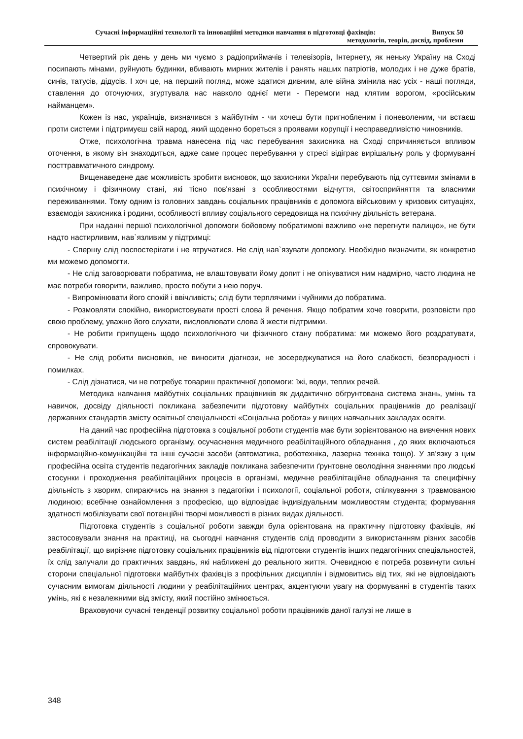Сучасні інформаційні технології та інноваційні методики навчання в підготовці фахівців: Випуск 50
методологія, теорія, досвід, проблеми
Четвертий рік день у день ми чуємо з радіоприймачів і телевізорів, Інтернету, як неньку Україну на Сході посипають мінами, руйнують будинки, вбивають мирних жителів і ранять наших патріотів, молодих і не дуже братів, синів, татусів, дідусів. І хоч це, на перший погляд, може здатися дивним, але війна змінила нас усіх - наші погляди, ставлення до оточуючих, згуртувала нас навколо однієї мети - Перемоги над клятим ворогом, «російським найманцем».
Кожен із нас, українців, визначився з майбутнім - чи хочеш бути пригнобленим і поневоленим, чи встаєш проти системи і підтримуєш свій народ, який щоденно бореться з проявами корупції і несправедливістю чиновників.
Отже, психологічна травма нанесена під час перебування захисника на Сході спричиняється впливом оточення, в якому він знаходиться, адже саме процес перебування у стресі відіграє вирішальну роль у формуванні посттравматичного синдрому.
Вищенаведене дає можливість зробити висновок, що захисники України перебувають під суттєвими змінами в психічному і фізичному стані, які тісно пов'язані з особливостями відчуття, світосприйняття та власними переживаннями. Тому одним із головних завдань соціальних працівників є допомога військовим у кризових ситуаціях, взаємодія захисника і родини, особливості впливу соціального середовища на психічну діяльність ветерана.
При наданні першої психологічної допомоги бойовому побратимові важливо «не перегнути палицю», не бути надто настирливим, нав`язливим у підтримці:
- Спершу слід поспостерігати і не втручатися. Не слід нав`язувати допомогу. Необхідно визначити, як конкретно ми можемо допомогти.
- Не слід заговорювати побратима, не влаштовувати йому допит і не опікуватися ним надмірно, часто людина не має потреби говорити, важливо, просто побути з нею поруч.
- Випромінювати його спокій і ввічливість; слід бути терплячими і чуйними до побратима.
- Розмовляти спокійно, використовувати прості слова й речення. Якщо побратим хоче говорити, розповісти про свою проблему, уважно його слухати, висловлювати слова й жести підтримки.
- Не робити припущень щодо психологічного чи фізичного стану побратима: ми можемо його роздратувати, спровокувати.
- Не слід робити висновків, не виносити діагнози, не зосереджуватися на його слабкості, безпорадності і помилках.
- Слід дізнатися, чи не потребує товариш практичної допомоги: їжі, води, теплих речей.
Методика навчання майбутніх соціальних працівників як дидактично обгрунтована система знань, умінь та навичок, досвіду діяльності покликана забезпечити підготовку майбутніх соціальних працівників до реалізації державних стандартів змісту освітньої спеціальності «Соціальна робота» у вищих навчальних закладах освіти.
На даний час професійна підготовка з соціальної роботи студентів має бути зорієнтованою на вивчення нових систем реабілітації людського організму, осучаснення медичного реабілітаційного обладнання , до яких включаються інформаційно-комунікаційні та інші сучасні засоби (автоматика, роботехніка, лазерна техніка тощо). У зв’язку з цим професійна освіта студентів педагогічних закладів покликана забезпечити ґрунтовне оволодіння знаннями про людські стосунки і проходження реабілітаційних процесів в організмі, медичне реабілітаційне обладнання та специфічну діяльність з хворим, спираючись на знання з педагогіки і психології, соціальної роботи, спілкування з травмованою людиною; всебічне ознайомлення з професією, що відповідає індивідуальним можливостям студента; формування здатності мобілізувати свої потенційні творчі можливості в різних видах діяльності.
Підготовка студентів з соціальної роботи завжди була орієнтована на практичну підготовку фахівців, які застосовували знання на практиці, на сьогодні навчання студентів слід проводити з використанням різних засобів реабілітації, що вирізняє підготовку соціальних працівників від підготовки студентів інших педагогічних спеціальностей, їх слід залучали до практичних завдань, які наближені до реального життя. Очевидною є потреба розвинути сильні сторони спеціальної підготовки майбутніх фахівців з профільних дисциплін і відмовитись від тих, які не відповідають сучасним вимогам діяльності людини у реабілітаційних центрах, акцентуючи увагу на формуванні в студентів таких умінь, які є незалежними від змісту, який постійно змінюється.
Враховуючи сучасні тенденції розвитку соціальної роботи працівників даної галузі не лише в
348